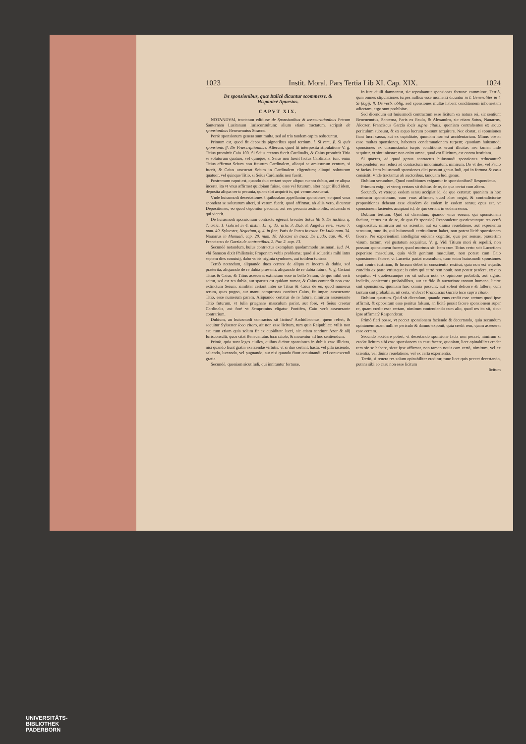1023 Instit. Moral. Pars Tertia Lib XI. Cap. XIX. 1024
De sponsionibus, quæ Italicè dicuntur scommesse, & Hispanicè Apuestas.
CAPVT XIX.
NOTANDVM, tractatum edidisse de Sponsionibus & assecurationibus Petrum Santernam Lusitanum Iurisconsultum: alium etiam tractatum, scripsit de sponsionibus Beneuenutus Stracca.
Porrò sponsionum genera sunt multa, sed ad tria tandem capita reducuntur.
Primum est, quod fit depositis pignoribus apud tertium. l. Si rem, §. Si quis sponsionis ff. De Præscriptionibus. Alterum, quod fit interposita stipulatione V. g. Titius promittit Caio 100. Si Seius creatus fuerit Cardinalis, & Caius promittit Titio se soluturum quatuor, vel quinque, si Seius non fuerit factus Cardinalis: tunc enim Titius affirmat Seium non futurum Cardinalem, alioqui se amissurum centum, si fuerit, & Caius asseuerat Seium in Cardinalem eligendum; alioqui soluturum quatuor, vel quinque Titio, si Seius Cardinalis non fuerit.
Postremum caput est, quando duo certant super aliquo euentu dubio, aut re aliqua incerta, ita vt vnus affirmet quidpiam fuisse, esse vel futurum, alter neget illud idem, deposita aliqua certa pecunia, quam sibi acquirit is, qui verum asseuerat.
Vnde huiusmodi decertationes à quibusdam appellantur sponsiones, eo quod vnus spondeat se soluturum alteri, si verum fuerit, quod affirmat, ab aliis vero, dicuntur Depositiones, eo quod deponitur pecunia, aut res pecunia æstimabilis, soluenda ei qui vicerit.
De huiusmodi sponsionum contractu egerunt breuiter Sotus lib 6. De iustitia. q. 7. artic. 1. Gabriel in 4. distin. 15. q. 13. artic 3. Dub. 8. Angelus verb. vsura 7. num. 40. Syluester, Negotium, q. 4. in fine, Paris de Puteo in tract. De Ludo num. 34. Nauarrus in Manuali, cap. 20. num. 18. Alcozer in tract. De Ludo, cap. 46. 47. Franciscus de Garzia de contractibus. 2. Par. 2. cap. 13.
Secundò notandum, huius contractus exemplum quodammodo insinuari. Iud. 14. vbi Samson dixit Philistæis; Proponam vobis problema; quod si solueritis mihi intra septem dies conuiuij, dabo vobis triginta syndones, aut totidem tunicas.
Tertiò notandum, aliquando duos certare de aliqua re incerta & dubia, sed præterita, aliquando de re dubia præsenti, aliquando de re dubia futura, V. g. Certant Titius & Caius, & Titius asseuerat extinctum esse in bello Seium, de quo nihil certi scitur, sed est res dubia, aut sparsus est quidam rumor, & Caius contendit non esse extinctum Seium: similiter certant inter se Titius & Caius de eo, quod numerus rerum, quas pugno, aut manu compressas continet Caius, fit impar, asseuerante Titio, esse numerum parem. Aliquando certatur de re futura, nimirum asseuerante Titio futurum, vt Iulia prægnans masculum pariat, aut forè, vt Seius creetur Cardinalis, aut forè vt Sempronius eligatur Pontifex, Caio verò asseuerante contrarium.
Dubium, an huiusmodi contractus sit licitus? Archidiaconus, quem refert, & sequitur Syluester loco citato, ait non esse licitum, tum quia Reipublicæ vtilis non est, tum etiam quia solum fit ex cupiditate lucri, sic etiam sentiunt Azor & alij Iurisconsulti, quos citat Beneuenutus loco citato, & mouentur ad hoc sentiendum.
Primò, quia sunt leges ciuiles, quibus dicitur sponsiones in dubiis esse illicitas, nisi quando fiunt gratia exercendæ virtutis: vt si duo certant, hasta, vel pila iaciendo, saliendo, luctando, vel pugnando, aut nisi quando fiunt conuiuandi, vel conuescendi gratia.
Secundò, quoniam sicut ludi, qui innituntur fortunæ,
in iure ciuili damnantur, sic reprobantur sponsiones fortunæ commissæ. Tertiò, quia omnes stipulationes turpes nullius esse momenti dicuntur in l. Generaliter & l. Si flagij, ff. De verb. oblig. sed sponsiones multæ habent conditionem inhonestam adiectam, ergo sunt prohibitæ.
Sed dicendum est huiusmodi contractum esse licitum ex natura rei, sic sentiunt Beneuenutus, Santerna, Paris ex Paulo, & Alexandro, sic etiam Sotus, Nauarrus, Alcozer, Franciscus Garzia locis supra citatis: quoniam contrahentes ex æquo periculum subeunt, & ex æquo lucrum possunt acquirere. Nec obstat, si sponsiones fiant lucri causa, aut ex cupiditate, quoniam hoc est accidentarium. Minus obstat esse multas sponsiones, habentes condemnationem turpem; quoniam huiusmodi sponsiones ex circumstantia turpis conditionis erunt illicitæ: nec tamen inde sequitur, vt sint iniustæ: non enim omne, quod est illicitum, est contra iustitiam.
Si quæras, ad quod genus contractus huiusmodi sponsiones reducantur? Respondetur, eas reduci ad contractum innominatum, nimirum, Do vt des, vel Facio vt facias. Item huiusmodi sponsiones dici possunt genus ludi, qui in fortuna & casu consistit. Vnde tractantur ab auctoribus, tanquam ludi genus.
Dubium secundum, Quod conditiones exigantur in sponsionibus? Respondetur.
Primum exigi, vt vterq; certans sit dubius de re, de qua certat cum altero.
Secundò, vt vterque eodem sensu accipiat id, de quo certatur: quoniam in hoc contractu sponsionum, cum vnus affirmet, quod alter negat, & contradictoriæ propositiones debeant esse eiusdem de eodem in eodem sensu; opus est, vt sponsionem facientes accipiant id, de quo certant in eodem sensu.
Dubium tertium. Quid sit dicendum, quando vnus eorum, qui sponsionem faciunt, certus est de re, de qua fit sponsio? Respondetur quotiescunque res certò cognoscitur, nimirum aut ex scientia, aut ex diuina reuelatione, aut experientia sensuum, tunc iis, qui huiusmodi certitudinem habet, non potest licitè sponsionem facere. Per experientiam intelligitur euidens cognitio, quæ per sensus, præsertim visum, tactum, vel gustatum acquiritur. V. g. Vidi Titium mori & sepeliri, non possum sponsionem facere, quod mortuus sit. Item cum Titius certo scit Lucretiam peperisse masculum, quia vidit genitum masculum, non potest cum Caio sponsionem facere, vt Lucretia pariat masculum, tunc enim huiusmodi sponsiones sunt contra iustitiam, & lucrum debet in conscientia restitui, quia non est æqualis conditio ex parte vtriusque: is enim qui certò rem nouit, non potest perdere, ex quo sequitur, vt quotiescunque res sit solum nota ex opinione probabili, aut signis, indiciis, coniecturis probabilibus, aut ex fide & auctoritate tantum humana, licitæ sint sponsiones, quoniam hæc omnia possunt, aut solent deficere & fallere, cum tantum sint probabilia, nō certa, vt docet Franciscus Garzia loco supra citato.
Dubium quartum. Quid sit dicendum, quando vnus credit esse certum quod ipse affirmit, & oppositum esse penitus falsum, an licitè possit facere sponsionem super re, quam credit esse certam, nimirum contendendo cum alio, quod res ita sit, sicut ipse affirmat? Respondetur.
Primò fieri posse, vt peccet sponsionem faciendo & decertando, quia secundum opinionem suam nulli se periculo & damno exponit, quia credit rem, quam asseuerat esse certam.
Secundò accidere potest, vt decertando sponsione facta non peccet, nimirum si credat licitum sibi esse sponsionem eo casu facere, quoniam, licet opinabiliter credat rem sic se habere, sicut ipse affirmat, non tamen nouit eam certò, nimirum, vel ex scientia, vel diuina reuelatione, vel ex certa experientia.
Tertiò, si reuera res solum opinabiliter creditur, tunc licet quis peccet decertando, putans sibi eo casu non esse licitum
licitum
UNIVERSITÄTS-
BIBLIOTHEK
PADERBORN